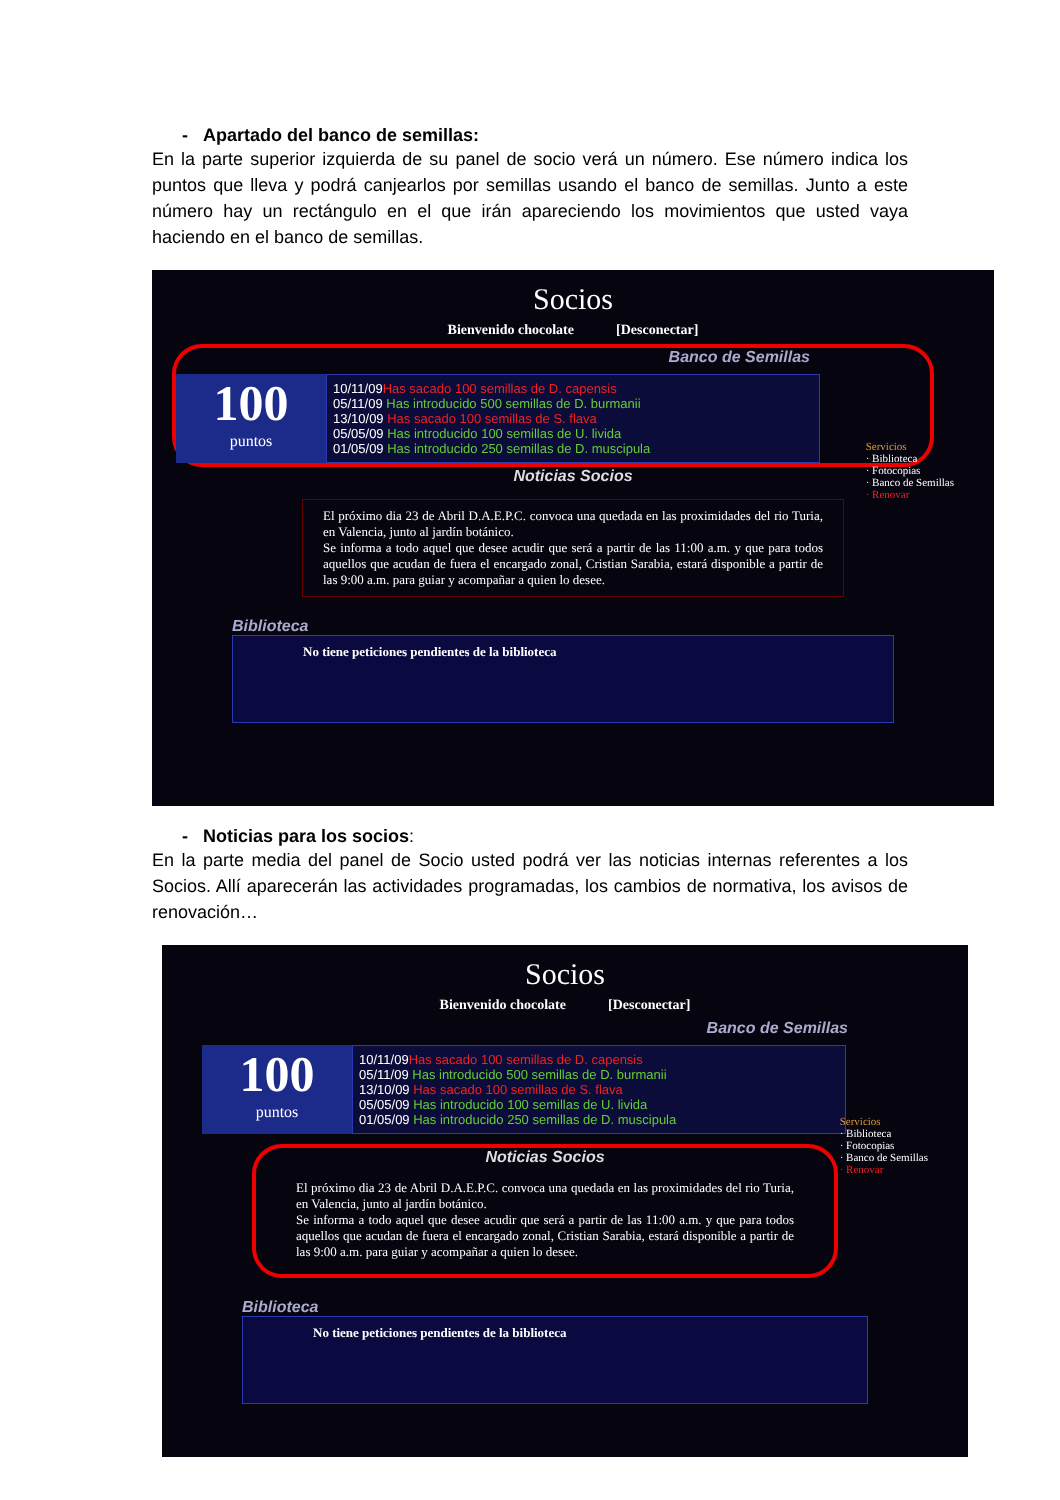- Apartado del banco de semillas:
En la parte superior izquierda de su panel de socio verá un número. Ese número indica los puntos que lleva y podrá canjearlos por semillas usando el banco de semillas. Junto a este número hay un rectángulo en el que irán apareciendo los movimientos que usted vaya haciendo en el banco de semillas.
Socios
Bienvenido chocolate [Desconectar]
Banco de Semillas
100
puntos
10/11/09Has sacado 100 semillas de D. capensis
05/11/09 Has introducido 500 semillas de D. burmanii
13/10/09 Has sacado 100 semillas de S. flava
05/05/09 Has introducido 100 semillas de U. livida
01/05/09 Has introducido 250 semillas de D. muscipula
Servicios
· Biblioteca
· Fotocopias
· Banco de Semillas
· Renovar
Noticias Socios
El próximo dia 23 de Abril D.A.E.P.C. convoca una quedada en las proximidades del rio Turia, en Valencia, junto al jardín botánico.
Se informa a todo aquel que desee acudir que será a partir de las 11:00 a.m. y que para todos aquellos que acudan de fuera el encargado zonal, Cristian Sarabia, estará disponible a partir de las 9:00 a.m. para guiar y acompañar a quien lo desee.
Biblioteca
No tiene peticiones pendientes de la biblioteca
- Noticias para los socios:
En la parte media del panel de Socio usted podrá ver las noticias internas referentes a los Socios. Allí aparecerán las actividades programadas, los cambios de normativa, los avisos de renovación…
Socios
Bienvenido chocolate [Desconectar]
Banco de Semillas
100
puntos
10/11/09Has sacado 100 semillas de D. capensis
05/11/09 Has introducido 500 semillas de D. burmanii
13/10/09 Has sacado 100 semillas de S. flava
05/05/09 Has introducido 100 semillas de U. livida
01/05/09 Has introducido 250 semillas de D. muscipula
Servicios
· Biblioteca
· Fotocopias
· Banco de Semillas
· Renovar
Noticias Socios
El próximo dia 23 de Abril D.A.E.P.C. convoca una quedada en las proximidades del rio Turia, en Valencia, junto al jardín botánico.
Se informa a todo aquel que desee acudir que será a partir de las 11:00 a.m. y que para todos aquellos que acudan de fuera el encargado zonal, Cristian Sarabia, estará disponible a partir de las 9:00 a.m. para guiar y acompañar a quien lo desee.
Biblioteca
No tiene peticiones pendientes de la biblioteca